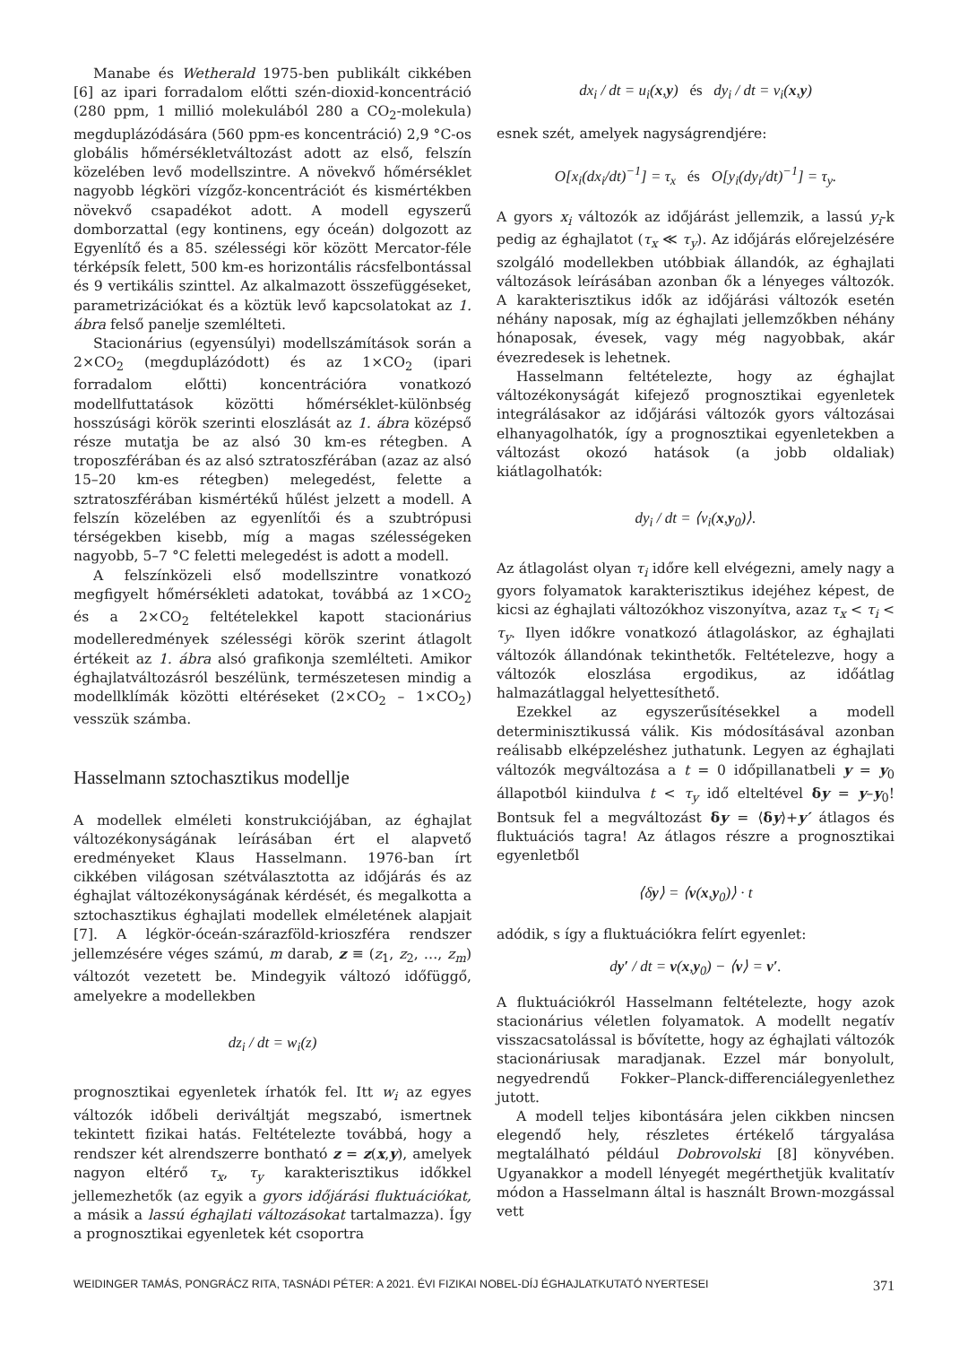Manabe és Wetherald 1975-ben publikált cikkében [6] az ipari forradalom előtti szén-dioxid-koncentráció (280 ppm, 1 millió molekulából 280 a CO<sub>2</sub>-molekula) megduplázódására (560 ppm-es koncentráció) 2,9 °C-os globális hőmérsékletváltozást adott az első, felszín közelében levő modellszintre. A növekvő hőmérséklet nagyobb légköri vízgőz-koncentrációt és kismértékben növekvő csapadékot adott. A modell egyszerű domborzattal (egy kontinens, egy óceán) dolgozott az Egyenlítő és a 85. szélességi kör között Mercator-féle térképsík felett, 500 km-es horizontális rácsfelbontással és 9 vertikális szinttel. Az alkalmazott összefüggéseket, parametrizációkat és a köztük levő kapcsolatokat az 1. ábra felső panelje szemlélteti.
Stacionárius (egyensúlyi) modellszámítások során a 2×CO<sub>2</sub> (megduplázódott) és az 1×CO<sub>2</sub> (ipari forradalom előtti) koncentrációra vonatkozó modellfuttatások közötti hőmérséklet-különbség hosszúsági körök szerinti eloszlását az 1. ábra középső része mutatja be az alsó 30 km-es rétegben. A troposzférában és az alsó sztratoszférában (azaz az alsó 15–20 km-es rétegben) melegedést, felette a sztratoszférában kismértékű hűlést jelzett a modell. A felszín közelében az egyenlítői és a szubtrópusi térségekben kisebb, míg a magas szélességeken nagyobb, 5–7 °C feletti melegedést is adott a modell.
A felszínközeli első modellszintre vonatkozó megfigyelt hőmérsékleti adatokat, továbbá az 1×CO<sub>2</sub> és a 2×CO<sub>2</sub> feltételekkel kapott stacionárius modelleredmények szélességi körök szerint átlagolt értékeit az 1. ábra alsó grafikonja szemlélteti. Amikor éghajlatváltozásról beszélünk, természetesen mindig a modellklímák közötti eltéréseket (2×CO<sub>2</sub> – 1×CO<sub>2</sub>) vesszük számba.
Hasselmann sztochasztikus modellje
A modellek elméleti konstrukciójában, az éghajlat változékonyságának leírásában ért el alapvető eredményeket Klaus Hasselmann. 1976-ban írt cikkében világosan szétválasztotta az időjárás és az éghajlat változékonyságának kérdését, és megalkotta a sztochasztikus éghajlati modellek elméletének alapjait [7]. A légkör-óceán-szárazföld-krioszféra rendszer jellemzésére véges számú, m darab, z ≡ (z<sub>1</sub>, z<sub>2</sub>, …, z<sub>m</sub>) változót vezetett be. Mindegyik változó időfüggő, amelyekre a modellekben
dz<sub>i</sub> / dt = w<sub>i</sub>(z)
prognosztikai egyenletek írhatók fel. Itt w<sub>i</sub> az egyes változók időbeli deriváltját megszabó, ismertnek tekintett fizikai hatás. Feltételezte továbbá, hogy a rendszer két alrendszerre bontható z = z(x,y), amelyek nagyon eltérő τ<sub>x</sub>, τ<sub>y</sub> karakterisztikus időkkel jellemezhetők (az egyik a gyors időjárási fluktuációkat, a másik a lassú éghajlati változásokat tartalmazza). Így a prognosztikai egyenletek két csoportra
dx<sub>i</sub> / dt = u<sub>i</sub>(x,y) és dy<sub>i</sub> / dt = v<sub>i</sub>(x,y)
esnek szét, amelyek nagyságrendjére:
O[x<sub>i</sub>(dx<sub>i</sub>/dt)<sup>−1</sup>] = τ<sub>x</sub> és O[y<sub>i</sub>(dy<sub>i</sub>/dt)<sup>−1</sup>] = τ<sub>y</sub>.
A gyors x<sub>i</sub> változók az időjárást jellemzik, a lassú y<sub>i</sub>-k pedig az éghajlatot (τ<sub>x</sub> ≪ τ<sub>y</sub>). Az időjárás előrejelzésére szolgáló modellekben utóbbiak állandók, az éghajlati változások leírásában azonban ők a lényeges változók. A karakterisztikus idők az időjárási változók esetén néhány naposak, míg az éghajlati jellemzőkben néhány hónaposak, évesek, vagy még nagyobbak, akár évezredesek is lehetnek.
Hasselmann feltételezte, hogy az éghajlat változékonyságát kifejező prognosztikai egyenletek integrálásakor az időjárási változók gyors változásai elhanyagolhatók, így a prognosztikai egyenletekben a változást okozó hatások (a jobb oldaliak) kiátlagolhatók:
dy<sub>i</sub> / dt = ⟨v<sub>i</sub>(x,y<sub>0</sub>)⟩.
Az átlagolást olyan τ<sub>i</sub> időre kell elvégezni, amely nagy a gyors folyamatok karakterisztikus idejéhez képest, de kicsi az éghajlati változókhoz viszonyítva, azaz τ<sub>x</sub> < τ<sub>i</sub> < τ<sub>y</sub>. Ilyen időkre vonatkozó átlagoláskor, az éghajlati változók állandónak tekinthetők. Feltételezve, hogy a változók eloszlása ergodikus, az időátlag halmazátlaggal helyettesíthető.
Ezekkel az egyszerűsítésekkel a modell determinisztikussá válik. Kis módosításával azonban reálisabb elképzeléshez juthatunk. Legyen az éghajlati változók megváltozása a t = 0 időpillanatbeli y = y<sub>0</sub> állapotból kiindulva t < τ<sub>y</sub> idő elteltével δy = y–y<sub>0</sub>! Bontsuk fel a megváltozást δy = ⟨δy⟩+y′ átlagos és fluktuációs tagra! Az átlagos részre a prognosztikai egyenletből
⟨δy⟩ = ⟨v(x,y<sub>0</sub>)⟩ · t
adódik, s így a fluktuációkra felírt egyenlet:
dy′ / dt = v(x,y<sub>0</sub>) − ⟨v⟩ = v′.
A fluktuációkról Hasselmann feltételezte, hogy azok stacionárius véletlen folyamatok. A modellt negatív visszacsatolással is bővítette, hogy az éghajlati változók stacionáriusak maradjanak. Ezzel már bonyolult, negyedrendű Fokker–Planck-differenciálegyenlethez jutott.
A modell teljes kibontására jelen cikkben nincsen elegendő hely, részletes értékelő tárgyalása megtalálható például Dobrovolski [8] könyvében. Ugyanakkor a modell lényegét megérthetjük kvalitatív módon a Hasselmann által is használt Brown-mozgással vett
WEIDINGER TAMÁS, PONGRÁCZ RITA, TASNÁDI PÉTER: A 2021. ÉVI FIZIKAI NOBEL-DÍJ ÉGHAJLATKUTATÓ NYERTESEI 371